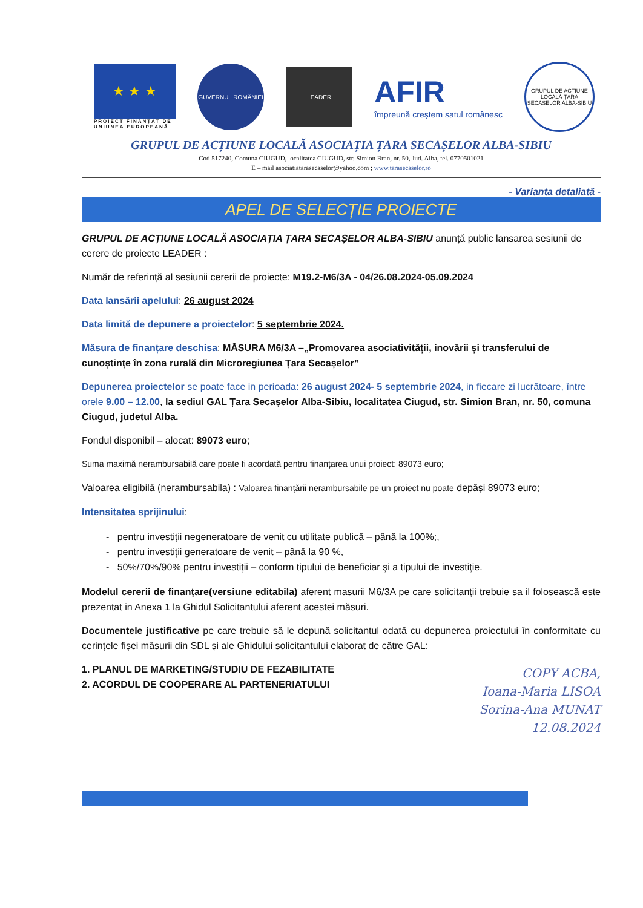★ ★ ★
PROIECT FINANȚAT DE UNIUNEA EUROPEANĂ
GUVERNUL ROMÂNIEI
LEADER
AFIR
împreună creștem satul românesc
GRUPUL DE ACȚIUNE LOCALĂ ȚARA SECAȘELOR ALBA-SIBIU
GRUPUL DE ACȚIUNE LOCALĂ ASOCIAȚIA ȚARA SECAȘELOR ALBA-SIBIU
Cod 517240, Comuna CIUGUD, localitatea CIUGUD, str. Simion Bran, nr. 50, Jud. Alba, tel. 0770501021
E – mail asociatiatarasecaselor@yahoo.com ; www.tarasecaselor.ro
- Varianta detaliată -
APEL DE SELECȚIE PROIECTE
GRUPUL DE ACȚIUNE LOCALĂ ASOCIAȚIA ȚARA SECAȘELOR ALBA-SIBIU anunță public lansarea sesiunii de cerere de proiecte LEADER :
Număr de referință al sesiunii cererii de proiecte: M19.2-M6/3A - 04/26.08.2024-05.09.2024
Data lansării apelului: 26 august 2024
Data limită de depunere a proiectelor: 5 septembrie 2024.
Măsura de finanțare deschisa: MĂSURA M6/3A –„Promovarea asociativității, inovării și transferului de cunoștințe în zona rurală din Microregiunea Țara Secașelor”
Depunerea proiectelor se poate face in perioada: 26 august 2024- 5 septembrie 2024, in fiecare zi lucrătoare, între orele 9.00 – 12.00, la sediul GAL Țara Secașelor Alba-Sibiu, localitatea Ciugud, str. Simion Bran, nr. 50, comuna Ciugud, judetul Alba.
Fondul disponibil – alocat: 89073 euro;
Suma maximă nerambursabilă care poate fi acordată pentru finanțarea unui proiect: 89073 euro;
Valoarea eligibilă (nerambursabila) : Valoarea finanțării nerambursabile pe un proiect nu poate depăși 89073 euro;
Intensitatea sprijinului:
- pentru investiții negeneratoare de venit cu utilitate publică – până la 100%;,
- pentru investiții generatoare de venit – până la 90 %,
- 50%/70%/90% pentru investiții – conform tipului de beneficiar și a tipului de investiție.
Modelul cererii de finanțare(versiune editabila) aferent masurii M6/3A pe care solicitanții trebuie sa il folosească este prezentat in Anexa 1 la Ghidul Solicitantului aferent acestei măsuri.
Documentele justificative pe care trebuie să le depună solicitantul odată cu depunerea proiectului în conformitate cu cerințele fișei măsurii din SDL și ale Ghidului solicitantului elaborat de către GAL:
1. PLANUL DE MARKETING/STUDIU DE FEZABILITATE
2. ACORDUL DE COOPERARE AL PARTENERIATULUI
COPY ACBA,
Ioana-Maria LISOA
Sorina-Ana MUNAT
12.08.2024